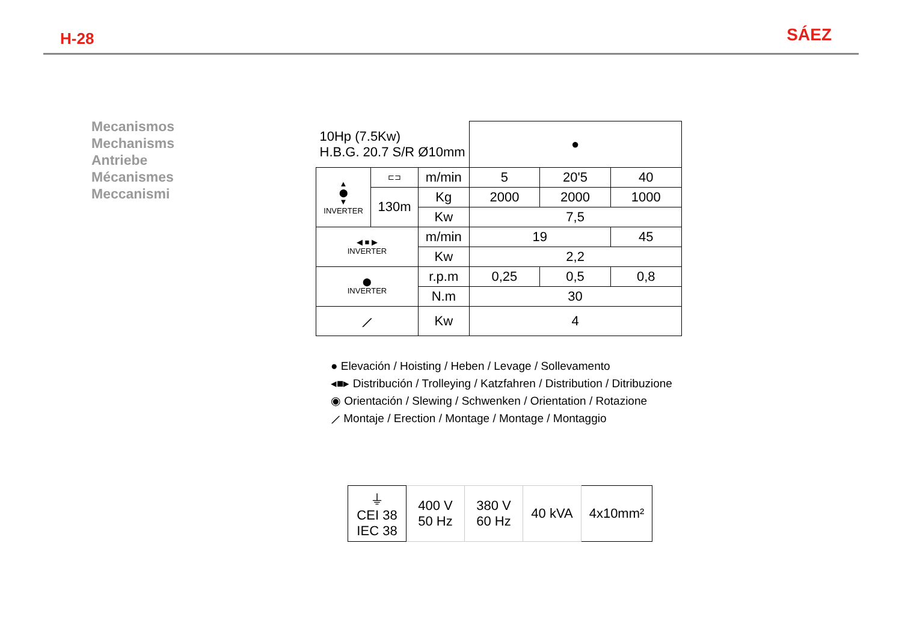H-28
SÁEZ
Mecanismos
Mechanisms
Antriebe
Mécanismes
Meccanismi
| 10Hp (7.5Kw) H.B.G. 20.7 S/R Ø10mm | | | ● | | |
| ▲ ⬤ ▼ INVERTER | ⊏⊐ | m/min | 5 | 20'5 | 40 |
| | 130m | Kg | 2000 | 2000 | 1000 |
| | | Kw | 7,5 | | |
| ◀ ■ ▶ INVERTER | | m/min | 19 | | 45 |
| | | Kw | 2,2 | | |
| ⬤ INVERTER | | r.p.m | 0,25 | 0,5 | 0,8 |
| | | N.m | 30 | | |
| ⟋ | | Kw | 4 | | |
● Elevación / Hoisting / Heben / Levage / Sollevamento
◂■▸ Distribución / Trolleying / Katzfahren / Distribution / Ditribuzione
◉ Orientación / Slewing / Schwenken / Orientation / Rotazione
⟋ Montaje / Erection / Montage / Montage / Montaggio
| ⏚ CEI 38 IEC 38 | 400 V 50 Hz | 380 V 60 Hz | 40 kVA | 4x10mm² |